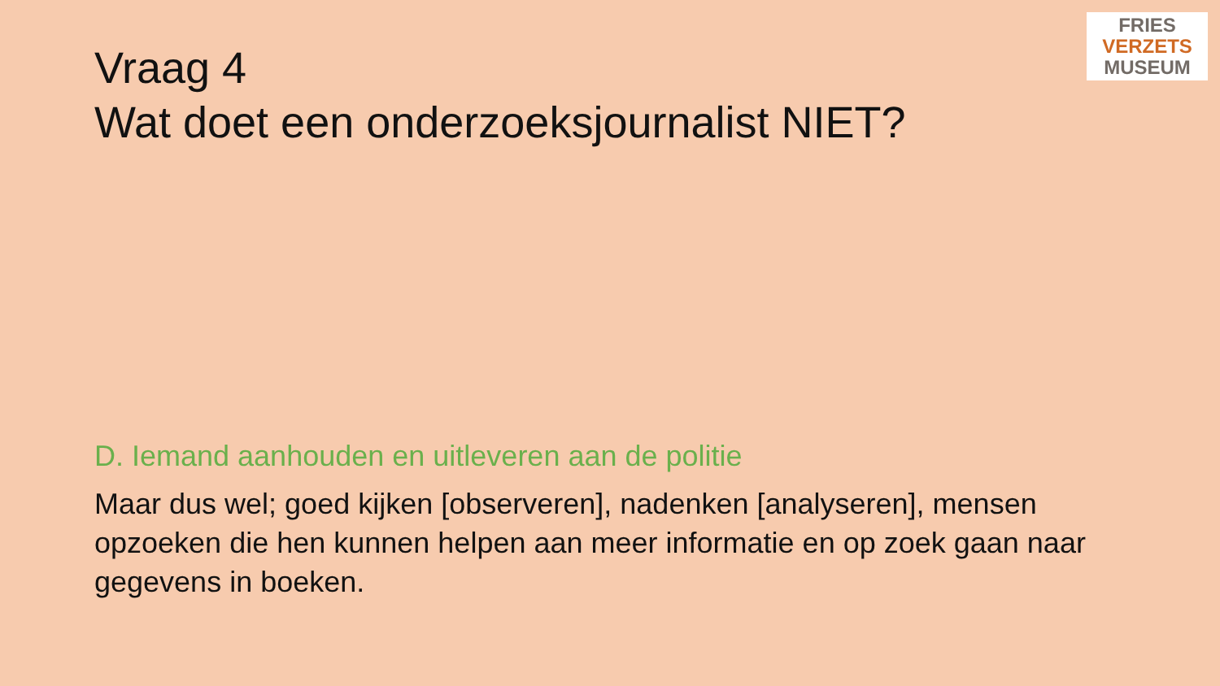Vraag 4
Wat doet een onderzoeksjournalist NIET?
FRIES
VERZETS
MUSEUM
D. Iemand aanhouden en uitleveren aan de politie
Maar dus wel; goed kijken [observeren], nadenken [analyseren], mensen opzoeken die hen kunnen helpen aan meer informatie en op zoek gaan naar gegevens in boeken.